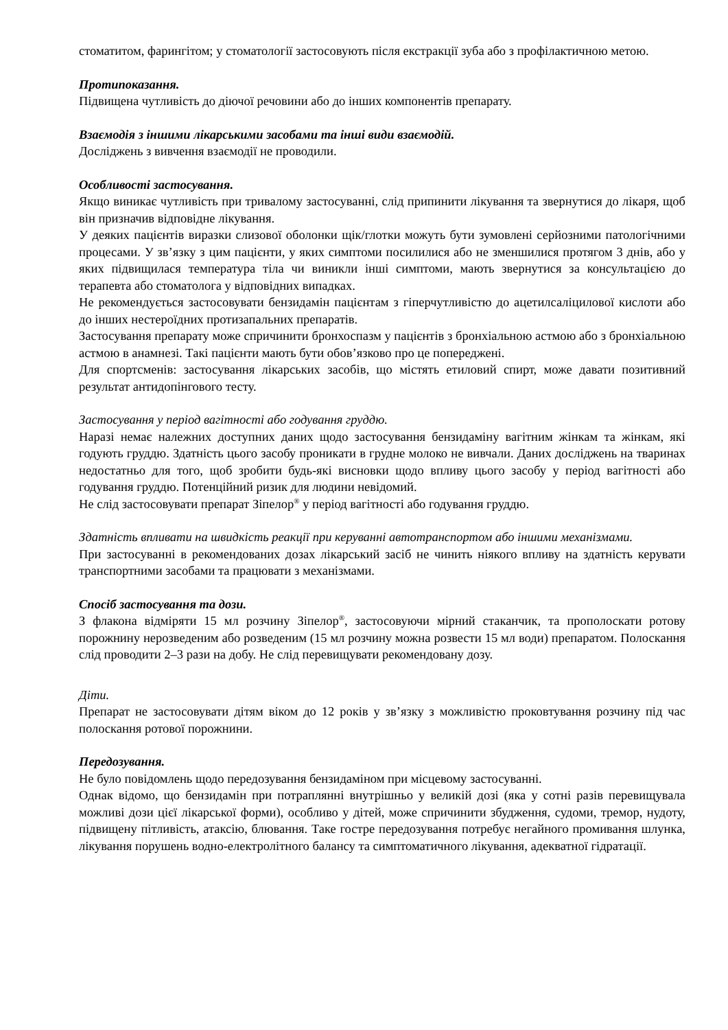стоматитом, фарингітом; у стоматології застосовують після екстракції зуба або з профілактичною метою.
Протипоказання.
Підвищена чутливість до діючої речовини або до інших компонентів препарату.
Взаємодія з іншими лікарськими засобами та інші види взаємодій.
Досліджень з вивчення взаємодії не проводили.
Особливості застосування.
Якщо виникає чутливість при тривалому застосуванні, слід припинити лікування та звернутися до лікаря, щоб він призначив відповідне лікування.
У деяких пацієнтів виразки слизової оболонки щік/глотки можуть бути зумовлені серйозними патологічними процесами. У зв’язку з цим пацієнти, у яких симптоми посилилися або не зменшилися протягом 3 днів, або у яких підвищилася температура тіла чи виникли інші симптоми, мають звернутися за консультацією до терапевта або стоматолога у відповідних випадках.
Не рекомендується застосовувати бензидамін пацієнтам з гіперчутливістю до ацетилсаліцилової кислоти або до інших нестероїдних протизапальних препаратів.
Застосування препарату може спричинити бронхоспазм у пацієнтів з бронхіальною астмою або з бронхіальною астмою в анамнезі. Такі пацієнти мають бути обов’язково про це попереджені.
Для спортсменів: застосування лікарських засобів, що містять етиловий спирт, може давати позитивний результат антидопінгового тесту.
Застосування у період вагітності або годування груддю.
Наразі немає належних доступних даних щодо застосування бензидаміну вагітним жінкам та жінкам, які годують груддю. Здатність цього засобу проникати в грудне молоко не вивчали. Даних досліджень на тваринах недостатньо для того, щоб зробити будь-які висновки щодо впливу цього засобу у період вагітності або годування груддю. Потенційний ризик для людини невідомий.
Не слід застосовувати препарат Зіпелор<sup>®</sup> у період вагітності або годування груддю.
Здатність впливати на швидкість реакції при керуванні автотранспортом або іншими механізмами.
При застосуванні в рекомендованих дозах лікарський засіб не чинить ніякого впливу на здатність керувати транспортними засобами та працювати з механізмами.
Спосіб застосування та дози.
З флакона відміряти 15 мл розчину Зіпелор<sup>®</sup>, застосовуючи мірний стаканчик, та прополоскати ротову порожнину нерозведеним або розведеним (15 мл розчину можна розвести 15 мл води) препаратом. Полоскання слід проводити 2–3 рази на добу. Не слід перевищувати рекомендовану дозу.
Діти.
Препарат не застосовувати дітям віком до 12 років у зв’язку з можливістю проковтування розчину під час полоскання ротової порожнини.
Передозування.
Не було повідомлень щодо передозування бензидаміном при місцевому застосуванні.
Однак відомо, що бензидамін при потраплянні внутрішньо у великій дозі (яка у сотні разів перевищувала можливі дози цієї лікарської форми), особливо у дітей, може спричинити збудження, судоми, тремор, нудоту, підвищену пітливість, атаксію, блювання. Таке гостре передозування потребує негайного промивання шлунка, лікування порушень водно-електролітного балансу та симптоматичного лікування, адекватної гідратації.